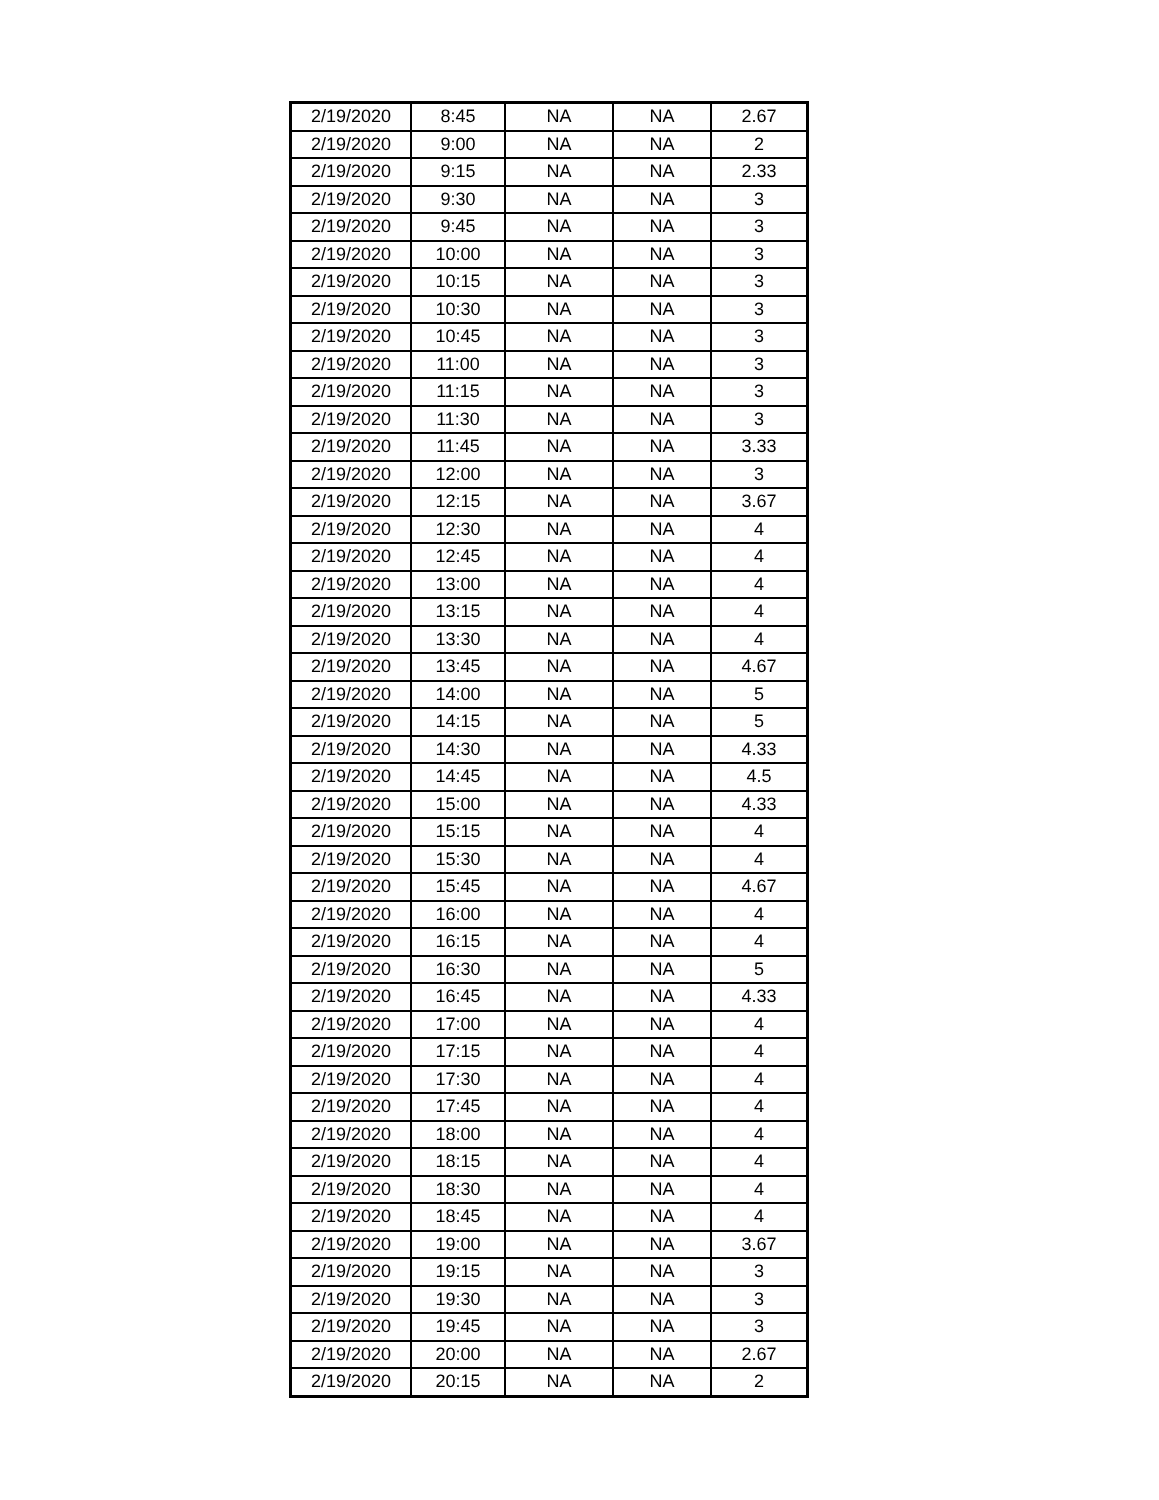| 2/19/2020 | 8:45 | NA | NA | 2.67 |
| 2/19/2020 | 9:00 | NA | NA | 2 |
| 2/19/2020 | 9:15 | NA | NA | 2.33 |
| 2/19/2020 | 9:30 | NA | NA | 3 |
| 2/19/2020 | 9:45 | NA | NA | 3 |
| 2/19/2020 | 10:00 | NA | NA | 3 |
| 2/19/2020 | 10:15 | NA | NA | 3 |
| 2/19/2020 | 10:30 | NA | NA | 3 |
| 2/19/2020 | 10:45 | NA | NA | 3 |
| 2/19/2020 | 11:00 | NA | NA | 3 |
| 2/19/2020 | 11:15 | NA | NA | 3 |
| 2/19/2020 | 11:30 | NA | NA | 3 |
| 2/19/2020 | 11:45 | NA | NA | 3.33 |
| 2/19/2020 | 12:00 | NA | NA | 3 |
| 2/19/2020 | 12:15 | NA | NA | 3.67 |
| 2/19/2020 | 12:30 | NA | NA | 4 |
| 2/19/2020 | 12:45 | NA | NA | 4 |
| 2/19/2020 | 13:00 | NA | NA | 4 |
| 2/19/2020 | 13:15 | NA | NA | 4 |
| 2/19/2020 | 13:30 | NA | NA | 4 |
| 2/19/2020 | 13:45 | NA | NA | 4.67 |
| 2/19/2020 | 14:00 | NA | NA | 5 |
| 2/19/2020 | 14:15 | NA | NA | 5 |
| 2/19/2020 | 14:30 | NA | NA | 4.33 |
| 2/19/2020 | 14:45 | NA | NA | 4.5 |
| 2/19/2020 | 15:00 | NA | NA | 4.33 |
| 2/19/2020 | 15:15 | NA | NA | 4 |
| 2/19/2020 | 15:30 | NA | NA | 4 |
| 2/19/2020 | 15:45 | NA | NA | 4.67 |
| 2/19/2020 | 16:00 | NA | NA | 4 |
| 2/19/2020 | 16:15 | NA | NA | 4 |
| 2/19/2020 | 16:30 | NA | NA | 5 |
| 2/19/2020 | 16:45 | NA | NA | 4.33 |
| 2/19/2020 | 17:00 | NA | NA | 4 |
| 2/19/2020 | 17:15 | NA | NA | 4 |
| 2/19/2020 | 17:30 | NA | NA | 4 |
| 2/19/2020 | 17:45 | NA | NA | 4 |
| 2/19/2020 | 18:00 | NA | NA | 4 |
| 2/19/2020 | 18:15 | NA | NA | 4 |
| 2/19/2020 | 18:30 | NA | NA | 4 |
| 2/19/2020 | 18:45 | NA | NA | 4 |
| 2/19/2020 | 19:00 | NA | NA | 3.67 |
| 2/19/2020 | 19:15 | NA | NA | 3 |
| 2/19/2020 | 19:30 | NA | NA | 3 |
| 2/19/2020 | 19:45 | NA | NA | 3 |
| 2/19/2020 | 20:00 | NA | NA | 2.67 |
| 2/19/2020 | 20:15 | NA | NA | 2 |